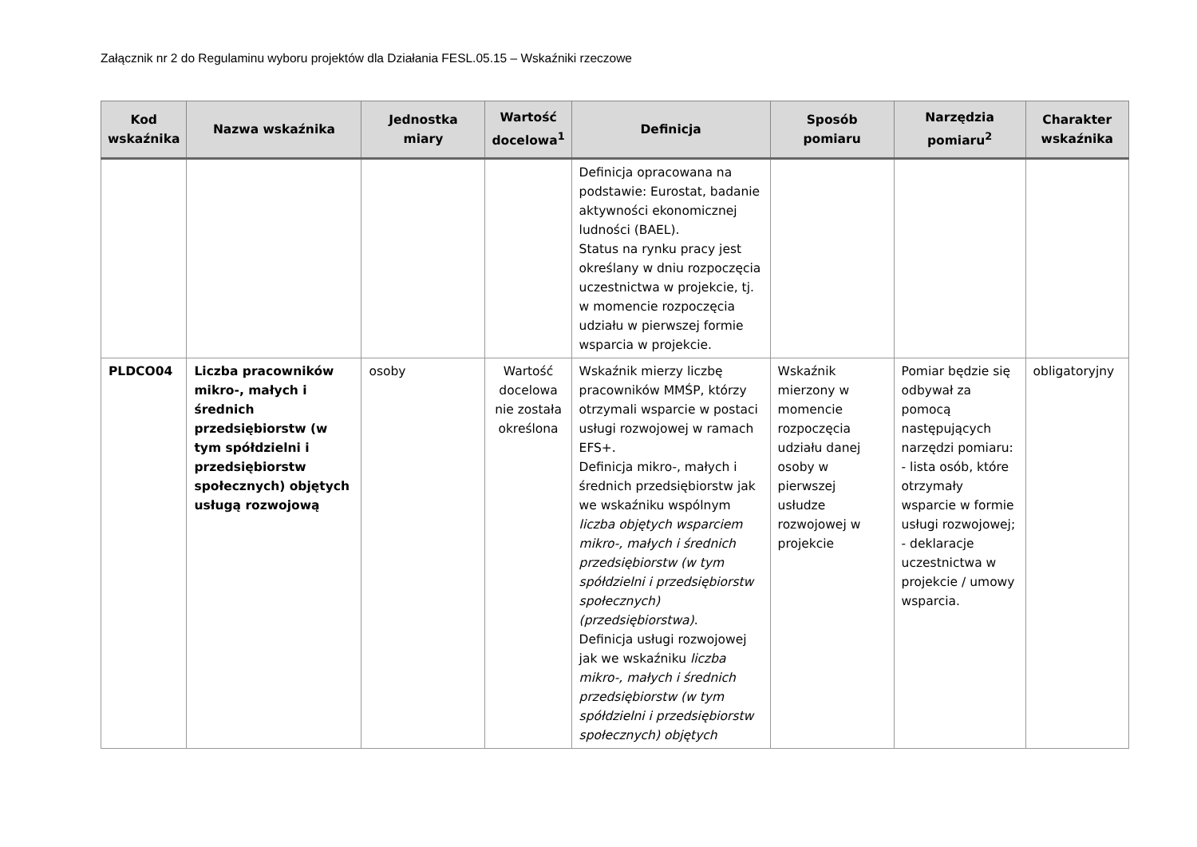Załącznik nr 2 do Regulaminu wyboru projektów dla Działania FESL.05.15 – Wskaźniki rzeczowe
| Kod wskaźnika | Nazwa wskaźnika | Jednostka miary | Wartość docelowa<sup>1</sup> | Definicja | Sposób pomiaru | Narzędzia pomiaru<sup>2</sup> | Charakter wskaźnika |
| --- | --- | --- | --- | --- | --- | --- | --- |
| | | | | Definicja opracowana na podstawie: Eurostat, badanie aktywności ekonomicznej ludności (BAEL). Status na rynku pracy jest określany w dniu rozpoczęcia uczestnictwa w projekcie, tj. w momencie rozpoczęcia udziału w pierwszej formie wsparcia w projekcie. | | | |
| PLDCO04 | Liczba pracowników mikro-, małych i średnich przedsiębiorstw (w tym spółdzielni i przedsiębiorstw społecznych) objętych usługą rozwojową | osoby | Wartość docelowa nie została określona | Wskaźnik mierzy liczbę pracowników MMŚP, którzy otrzymali wsparcie w postaci usługi rozwojowej w ramach EFS+. Definicja mikro-, małych i średnich przedsiębiorstw jak we wskaźniku wspólnym liczba objętych wsparciem mikro-, małych i średnich przedsiębiorstw (w tym spółdzielni i przedsiębiorstw społecznych) (przedsiębiorstwa) . Definicja usługi rozwojowej jak we wskaźniku liczba mikro-, małych i średnich przedsiębiorstw (w tym spółdzielni i przedsiębiorstw społecznych) objętych | Wskaźnik mierzony w momencie rozpoczęcia udziału danej osoby w pierwszej usłudze rozwojowej w projekcie | Pomiar będzie się odbywał za pomocą następujących narzędzi pomiaru: - lista osób, które otrzymały wsparcie w formie usługi rozwojowej; - deklaracje uczestnictwa w projekcie / umowy wsparcia. | obligatoryjny |